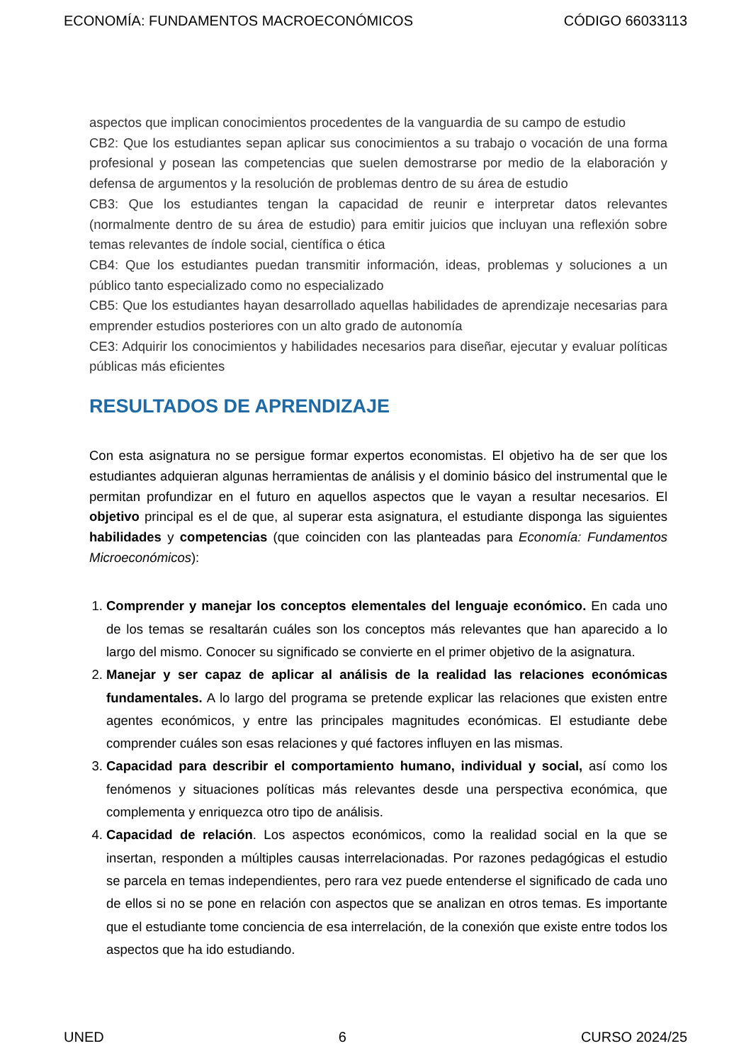ECONOMÍA: FUNDAMENTOS MACROECONÓMICOS CÓDIGO 66033113
aspectos que implican conocimientos procedentes de la vanguardia de su campo de estudio
CB2: Que los estudiantes sepan aplicar sus conocimientos a su trabajo o vocación de una forma profesional y posean las competencias que suelen demostrarse por medio de la elaboración y defensa de argumentos y la resolución de problemas dentro de su área de estudio
CB3: Que los estudiantes tengan la capacidad de reunir e interpretar datos relevantes (normalmente dentro de su área de estudio) para emitir juicios que incluyan una reflexión sobre temas relevantes de índole social, científica o ética
CB4: Que los estudiantes puedan transmitir información, ideas, problemas y soluciones a un público tanto especializado como no especializado
CB5: Que los estudiantes hayan desarrollado aquellas habilidades de aprendizaje necesarias para emprender estudios posteriores con un alto grado de autonomía
CE3: Adquirir los conocimientos y habilidades necesarios para diseñar, ejecutar y evaluar políticas públicas más eficientes
RESULTADOS DE APRENDIZAJE
Con esta asignatura no se persigue formar expertos economistas. El objetivo ha de ser que los estudiantes adquieran algunas herramientas de análisis y el dominio básico del instrumental que le permitan profundizar en el futuro en aquellos aspectos que le vayan a resultar necesarios. El objetivo principal es el de que, al superar esta asignatura, el estudiante disponga las siguientes habilidades y competencias (que coinciden con las planteadas para Economía: Fundamentos Microeconómicos):
1. Comprender y manejar los conceptos elementales del lenguaje económico. En cada uno de los temas se resaltarán cuáles son los conceptos más relevantes que han aparecido a lo largo del mismo. Conocer su significado se convierte en el primer objetivo de la asignatura.
2. Manejar y ser capaz de aplicar al análisis de la realidad las relaciones económicas fundamentales. A lo largo del programa se pretende explicar las relaciones que existen entre agentes económicos, y entre las principales magnitudes económicas. El estudiante debe comprender cuáles son esas relaciones y qué factores influyen en las mismas.
3. Capacidad para describir el comportamiento humano, individual y social, así como los fenómenos y situaciones políticas más relevantes desde una perspectiva económica, que complementa y enriquezca otro tipo de análisis.
4. Capacidad de relación. Los aspectos económicos, como la realidad social en la que se insertan, responden a múltiples causas interrelacionadas. Por razones pedagógicas el estudio se parcela en temas independientes, pero rara vez puede entenderse el significado de cada uno de ellos si no se pone en relación con aspectos que se analizan en otros temas. Es importante que el estudiante tome conciencia de esa interrelación, de la conexión que existe entre todos los aspectos que ha ido estudiando.
UNED 6 CURSO 2024/25